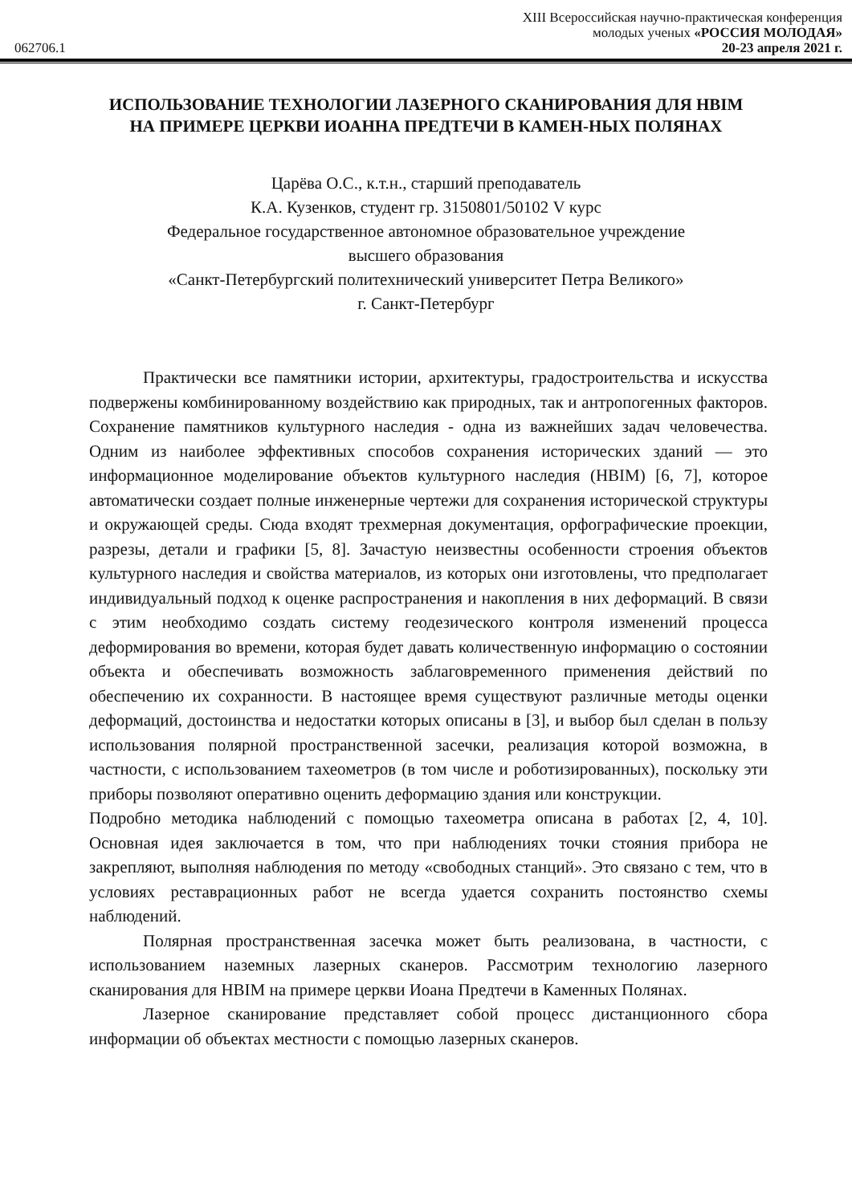XIII Всероссийская научно-практическая конференция
молодых ученых «РОССИЯ МОЛОДАЯ»
062706.1 20-23 апреля 2021 г.
ИСПОЛЬЗОВАНИЕ ТЕХНОЛОГИИ ЛАЗЕРНОГО СКАНИРОВАНИЯ ДЛЯ HBIM НА ПРИМЕРЕ ЦЕРКВИ ИОАННА ПРЕДТЕЧИ В КАМЕН-НЫХ ПОЛЯНАХ
Царёва О.С., к.т.н., старший преподаватель
К.А. Кузенков, студент гр. 3150801/50102 V курс
Федеральное государственное автономное образовательное учреждение
высшего образования
«Санкт-Петербургский политехнический университет Петра Великого»
г. Санкт-Петербург
Практически все памятники истории, архитектуры, градостроительства и искусства подвержены комбинированному воздействию как природных, так и антропогенных факторов. Сохранение памятников культурного наследия - одна из важнейших задач человечества. Одним из наиболее эффективных способов сохранения исторических зданий — это информационное моделирование объектов культурного наследия (HBIM) [6, 7], которое автоматически создает полные инженерные чертежи для сохранения исторической структуры и окружающей среды. Сюда входят трехмерная документация, орфографические проекции, разрезы, детали и графики [5, 8]. Зачастую неизвестны особенности строения объектов культурного наследия и свойства материалов, из которых они изготовлены, что предполагает индивидуальный подход к оценке распространения и накопления в них деформаций. В связи с этим необходимо создать систему геодезического контроля изменений процесса деформирования во времени, которая будет давать количественную информацию о состоянии объекта и обеспечивать возможность заблаговременного применения действий по обеспечению их сохранности. В настоящее время существуют различные методы оценки деформаций, достоинства и недостатки которых описаны в [3], и выбор был сделан в пользу использования полярной пространственной засечки, реализация которой возможна, в частности, с использованием тахеометров (в том числе и роботизированных), поскольку эти приборы позволяют оперативно оценить деформацию здания или конструкции.
Подробно методика наблюдений с помощью тахеометра описана в работах [2, 4, 10]. Основная идея заключается в том, что при наблюдениях точки стояния прибора не закрепляют, выполняя наблюдения по методу «свободных станций». Это связано с тем, что в условиях реставрационных работ не всегда удается сохранить постоянство схемы наблюдений.
Полярная пространственная засечка может быть реализована, в частности, с использованием наземных лазерных сканеров. Рассмотрим технологию лазерного сканирования для HBIM на примере церкви Иоана Предтечи в Каменных Полянах.
Лазерное сканирование представляет собой процесс дистанционного сбора информации об объектах местности с помощью лазерных сканеров.